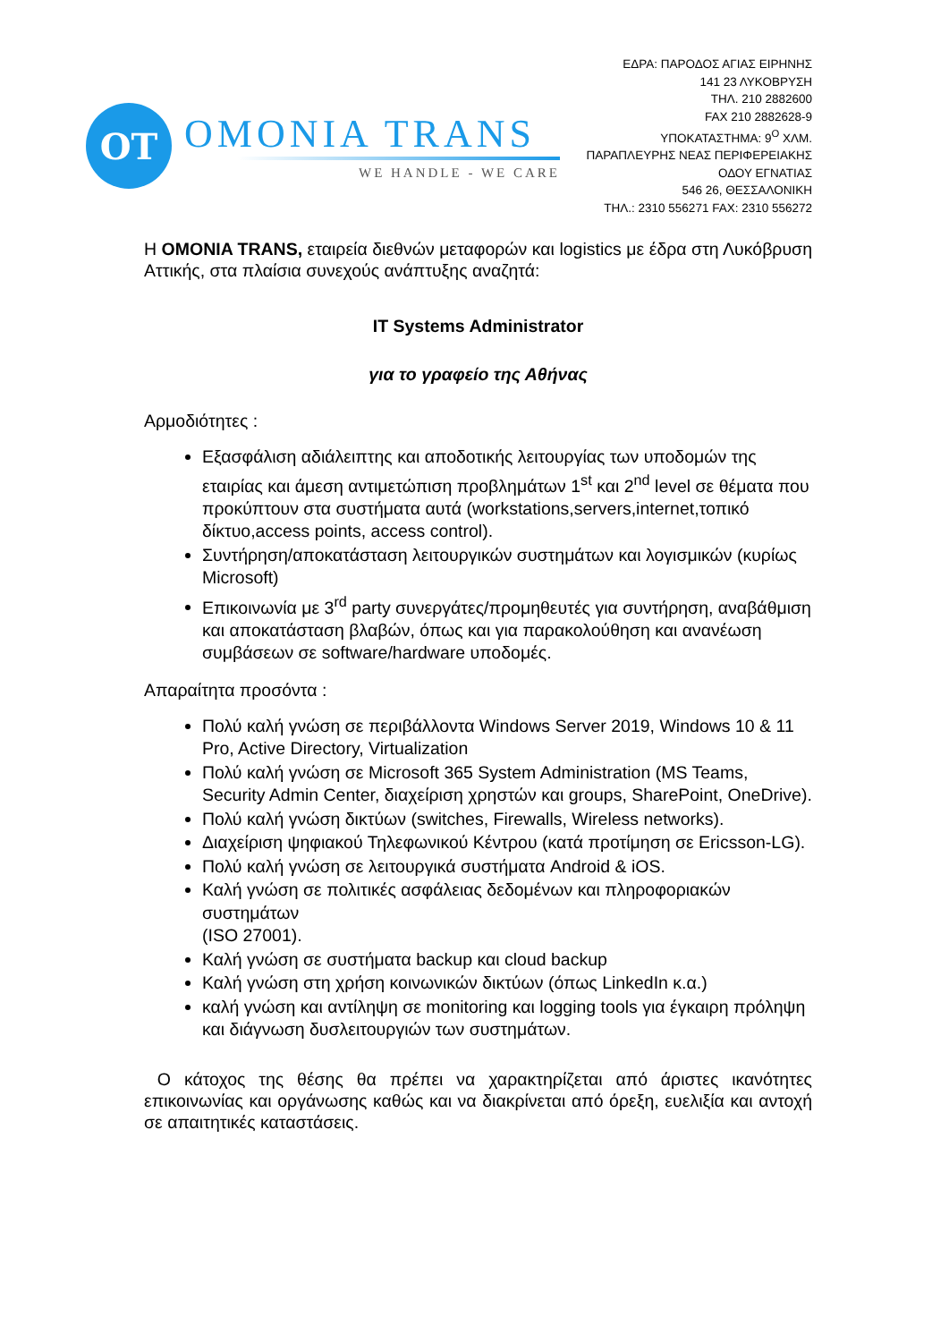OT
OMONIA TRANS
WE HANDLE - WE CARE
ΕΔΡΑ: ΠΑΡΟΔΟΣ ΑΓΙΑΣ ΕΙΡΗΝΗΣ
141 23 ΛΥΚΟΒΡΥΣΗ
ΤΗΛ. 210 2882600
FAX 210 2882628-9
ΥΠΟΚΑΤΑΣΤΗΜΑ: 9<sup>Ο</sup> ΧΛΜ.
ΠΑΡΑΠΛΕΥΡΗΣ ΝΕΑΣ ΠΕΡΙΦΕΡΕΙΑΚΗΣ
ΟΔΟΥ ΕΓΝΑΤΙΑΣ
546 26, ΘΕΣΣΑΛΟΝΙΚΗ
ΤΗΛ.: 2310 556271 FAX: 2310 556272
Η OMONIA TRANS, εταιρεία διεθνών μεταφορών και logistics με έδρα στη Λυκόβρυση Αττικής, στα πλαίσια συνεχούς ανάπτυξης αναζητά:
IT Systems Administrator
για το γραφείο της Αθήνας
Αρμοδιότητες :
Εξασφάλιση αδιάλειπτης και αποδοτικής λειτουργίας των υποδομών της εταιρίας και άμεση αντιμετώπιση προβλημάτων 1<sup>st</sup> και 2<sup>nd</sup> level σε θέματα που προκύπτουν στα συστήματα αυτά (workstations,servers,internet,τοπικό δίκτυο,access points, access control).
Συντήρηση/αποκατάσταση λειτουργικών συστημάτων και λογισμικών (κυρίως Microsoft)
Επικοινωνία με 3<sup>rd</sup> party συνεργάτες/προμηθευτές για συντήρηση, αναβάθμιση και αποκατάσταση βλαβών, όπως και για παρακολούθηση και ανανέωση συμβάσεων σε software/hardware υποδομές.
Απαραίτητα προσόντα :
Πολύ καλή γνώση σε περιβάλλοντα Windows Server 2019, Windows 10 & 11 Pro, Active Directory, Virtualization
Πολύ καλή γνώση σε Microsoft 365 System Administration (MS Teams, Security Admin Center, διαχείριση χρηστών και groups, SharePoint, OneDrive).
Πολύ καλή γνώση δικτύων (switches, Firewalls, Wireless networks).
Διαχείριση ψηφιακού Τηλεφωνικού Κέντρου (κατά προτίμηση σε Ericsson-LG).
Πολύ καλή γνώση σε λειτουργικά συστήματα Android & iOS.
Καλή γνώση σε πολιτικές ασφάλειας δεδομένων και πληροφοριακών συστημάτων
(ISO 27001).
Καλή γνώση σε συστήματα backup και cloud backup
Καλή γνώση στη χρήση κοινωνικών δικτύων (όπως LinkedIn κ.α.)
καλή γνώση και αντίληψη σε monitoring και logging tools για έγκαιρη πρόληψη και διάγνωση δυσλειτουργιών των συστημάτων.
Ο κάτοχος της θέσης θα πρέπει να χαρακτηρίζεται από άριστες ικανότητες επικοινωνίας και οργάνωσης καθώς και να διακρίνεται από όρεξη, ευελιξία και αντοχή σε απαιτητικές καταστάσεις.